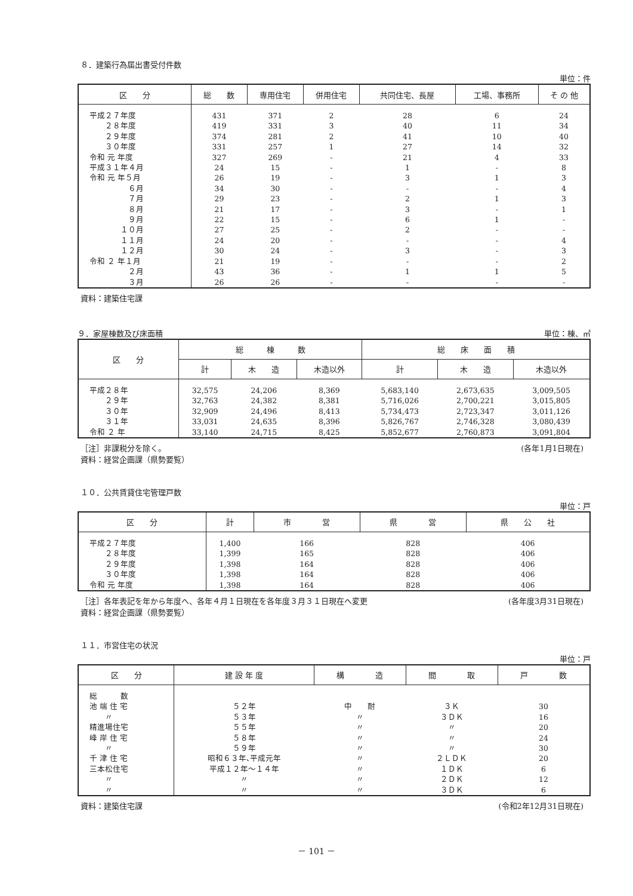８．建築行為届出書受付件数
単位：件
| 区 分 | 総 数 | 専用住宅 | 併用住宅 | 共同住宅、長屋 | 工場、事務所 | そ の 他 |
| --- | --- | --- | --- | --- | --- | --- |
| 平成２７年度 | 431 | 371 | 2 | 28 | 6 | 24 |
| ２８年度 | 419 | 331 | 3 | 40 | 11 | 34 |
| ２９年度 | 374 | 281 | 2 | 41 | 10 | 40 |
| ３０年度 | 331 | 257 | 1 | 27 | 14 | 32 |
| 令和 元 年度 | 327 | 269 | - | 21 | 4 | 33 |
| 平成３１年４月 | 24 | 15 | - | 1 | - | 8 |
| 令和 元 年５月 | 26 | 19 | - | 3 | 1 | 3 |
| ６月 | 34 | 30 | - | - | - | 4 |
| ７月 | 29 | 23 | - | 2 | 1 | 3 |
| ８月 | 21 | 17 | - | 3 | - | 1 |
| ９月 | 22 | 15 | - | 6 | 1 | - |
| １０月 | 27 | 25 | - | 2 | - | - |
| １１月 | 24 | 20 | - | - | - | 4 |
| １２月 | 30 | 24 | - | 3 | - | 3 |
| 令和 ２ 年１月 | 21 | 19 | - | - | - | 2 |
| ２月 | 43 | 36 | - | 1 | 1 | 5 |
| ３月 | 26 | 26 | - | - | - | - |
資料：建築住宅課
９．家屋棟数及び床面積 単位：棟、㎡
| 区 分 | 総 棟 数 | | | 総 床 面 積 | | |
| --- | --- | --- | --- | --- | --- | --- |
| | 計 | 木 造 | 木造以外 | 計 | 木 造 | 木造以外 |
| 平成２８年 | 32,575 | 24,206 | 8,369 | 5,683,140 | 2,673,635 | 3,009,505 |
| ２９年 | 32,763 | 24,382 | 8,381 | 5,716,026 | 2,700,221 | 3,015,805 |
| ３０年 | 32,909 | 24,496 | 8,413 | 5,734,473 | 2,723,347 | 3,011,126 |
| ３１年 | 33,031 | 24,635 | 8,396 | 5,826,767 | 2,746,328 | 3,080,439 |
| 令和 ２ 年 | 33,140 | 24,715 | 8,425 | 5,852,677 | 2,760,873 | 3,091,804 |
［注］非課税分を除く。
資料：経営企画課（県勢要覧） (各年1月1日現在)
１０．公共賃貸住宅管理戸数
単位：戸
| 区 分 | 計 | 市 営 | 県 営 | 県 公 社 |
| --- | --- | --- | --- | --- |
| 平成２７年度 | 1,400 | 166 | 828 | 406 |
| ２８年度 | 1,399 | 165 | 828 | 406 |
| ２９年度 | 1,398 | 164 | 828 | 406 |
| ３０年度 | 1,398 | 164 | 828 | 406 |
| 令和 元 年度 | 1,398 | 164 | 828 | 406 |
［注］各年表記を年から年度へ、各年４月１日現在を各年度３月３１日現在へ変更
資料：経営企画課（県勢要覧） (各年度3月31日現在)
１１．市営住宅の状況
単位：戸
| 区 分 | 建 設 年 度 | 構 造 | 間 取 | 戸 数 |
| --- | --- | --- | --- | --- |
| 総 数 | | | | |
| 池 端 住 宅 | ５２年 | 中 耐 | ３Ｋ | 30 |
| 〃 | ５３年 | 〃 | ３ＤＫ | 16 |
| 精進場住宅 | ５５年 | 〃 | 〃 | 20 |
| 峰 岸 住 宅 | ５８年 | 〃 | 〃 | 24 |
| 〃 | ５９年 | 〃 | 〃 | 30 |
| 千 津 住 宅 | 昭和６３年､平成元年 | 〃 | ２ＬＤＫ | 20 |
| 三本松住宅 | 平成１２年～１４年 | 〃 | １ＤＫ | 6 |
| 〃 | 〃 | 〃 | ２ＤＫ | 12 |
| 〃 | 〃 | 〃 | ３ＤＫ | 6 |
資料：建築住宅課 (令和2年12月31日現在)
－ 101 －